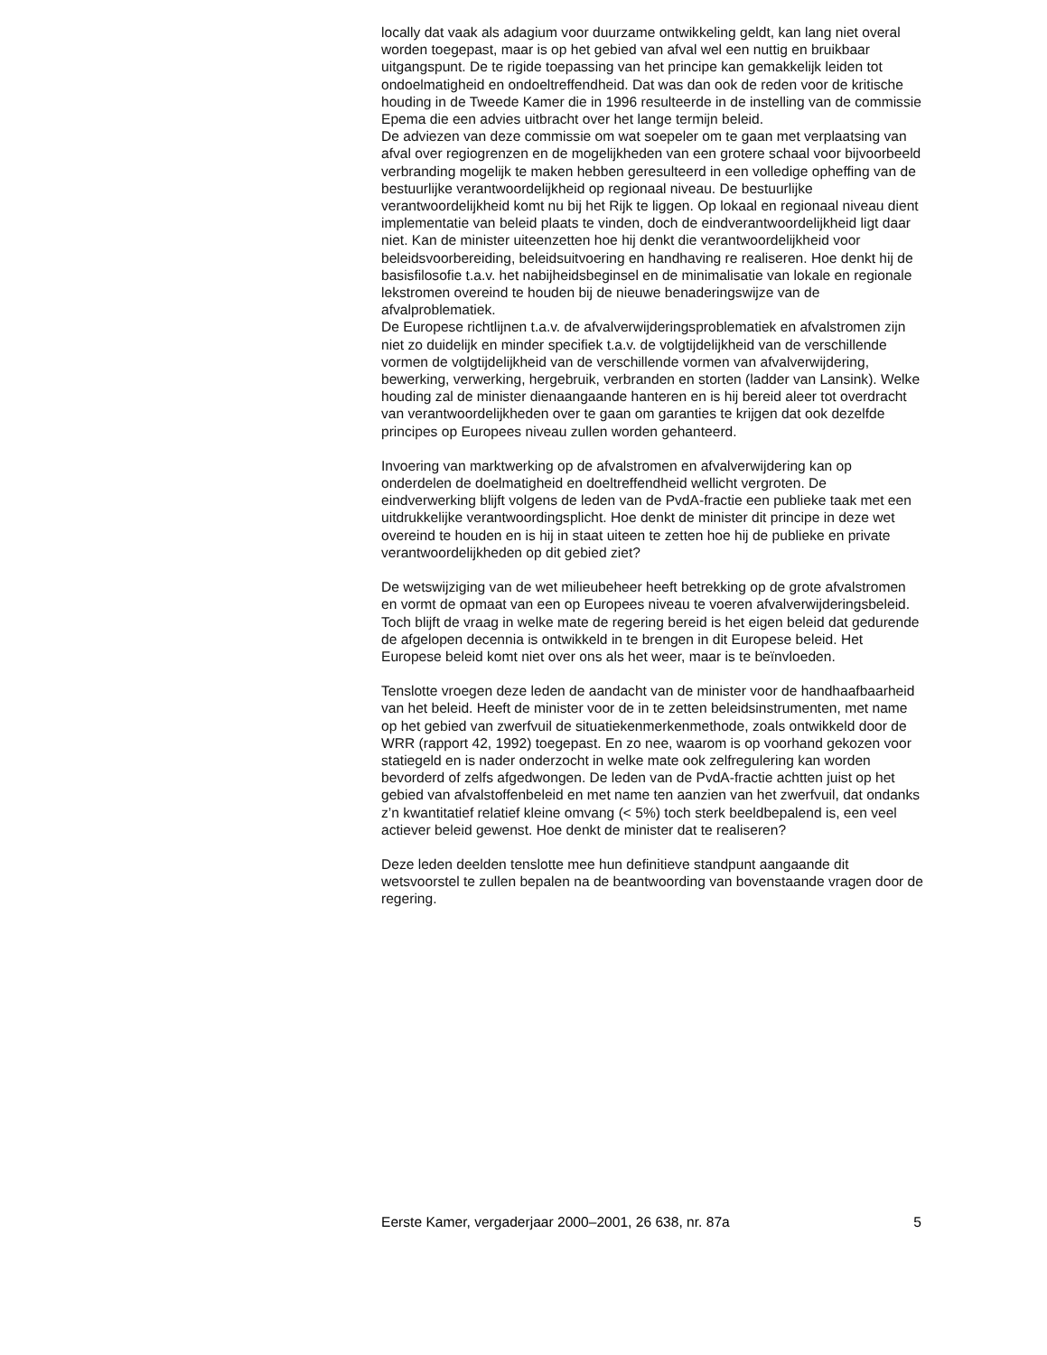locally dat vaak als adagium voor duurzame ontwikkeling geldt, kan lang niet overal worden toegepast, maar is op het gebied van afval wel een nuttig en bruikbaar uitgangspunt. De te rigide toepassing van het principe kan gemakkelijk leiden tot ondoelmatigheid en ondoeltreffendheid. Dat was dan ook de reden voor de kritische houding in de Tweede Kamer die in 1996 resulteerde in de instelling van de commissie Epema die een advies uitbracht over het lange termijn beleid.
De adviezen van deze commissie om wat soepeler om te gaan met verplaatsing van afval over regiogrenzen en de mogelijkheden van een grotere schaal voor bijvoorbeeld verbranding mogelijk te maken hebben geresulteerd in een volledige opheffing van de bestuurlijke verantwoordelijkheid op regionaal niveau. De bestuurlijke verantwoordelijkheid komt nu bij het Rijk te liggen. Op lokaal en regionaal niveau dient implementatie van beleid plaats te vinden, doch de eindverantwoordelijkheid ligt daar niet. Kan de minister uiteenzetten hoe hij denkt die verantwoordelijkheid voor beleidsvoorbereiding, beleidsuitvoering en handhaving re realiseren. Hoe denkt hij de basisfilosofie t.a.v. het nabijheidsbeginsel en de minimalisatie van lokale en regionale lekstromen overeind te houden bij de nieuwe benaderingswijze van de afvalproblematiek.
De Europese richtlijnen t.a.v. de afvalverwijderingsproblematiek en afvalstromen zijn niet zo duidelijk en minder specifiek t.a.v. de volgtijdelijkheid van de verschillende vormen de volgtijdelijkheid van de verschillende vormen van afvalverwijdering, bewerking, verwerking, hergebruik, verbranden en storten (ladder van Lansink). Welke houding zal de minister dienaangaande hanteren en is hij bereid aleer tot overdracht van verantwoordelijkheden over te gaan om garanties te krijgen dat ook dezelfde principes op Europees niveau zullen worden gehanteerd.
Invoering van marktwerking op de afvalstromen en afvalverwijdering kan op onderdelen de doelmatigheid en doeltreffendheid wellicht vergroten. De eindverwerking blijft volgens de leden van de PvdA-fractie een publieke taak met een uitdrukkelijke verantwoordingsplicht. Hoe denkt de minister dit principe in deze wet overeind te houden en is hij in staat uiteen te zetten hoe hij de publieke en private verantwoordelijkheden op dit gebied ziet?
De wetswijziging van de wet milieubeheer heeft betrekking op de grote afvalstromen en vormt de opmaat van een op Europees niveau te voeren afvalverwijderingsbeleid. Toch blijft de vraag in welke mate de regering bereid is het eigen beleid dat gedurende de afgelopen decennia is ontwikkeld in te brengen in dit Europese beleid. Het Europese beleid komt niet over ons als het weer, maar is te beïnvloeden.
Tenslotte vroegen deze leden de aandacht van de minister voor de handhaafbaarheid van het beleid. Heeft de minister voor de in te zetten beleidsinstrumenten, met name op het gebied van zwerfvuil de situatiekenmerkenmethode, zoals ontwikkeld door de WRR (rapport 42, 1992) toegepast. En zo nee, waarom is op voorhand gekozen voor statiegeld en is nader onderzocht in welke mate ook zelfregulering kan worden bevorderd of zelfs afgedwongen. De leden van de PvdA-fractie achtten juist op het gebied van afvalstoffenbeleid en met name ten aanzien van het zwerfvuil, dat ondanks z’n kwantitatief relatief kleine omvang (< 5%) toch sterk beeldbepalend is, een veel actiever beleid gewenst. Hoe denkt de minister dat te realiseren?
Deze leden deelden tenslotte mee hun definitieve standpunt aangaande dit wetsvoorstel te zullen bepalen na de beantwoording van bovenstaande vragen door de regering.
Eerste Kamer, vergaderjaar 2000–2001, 26 638, nr. 87a 5